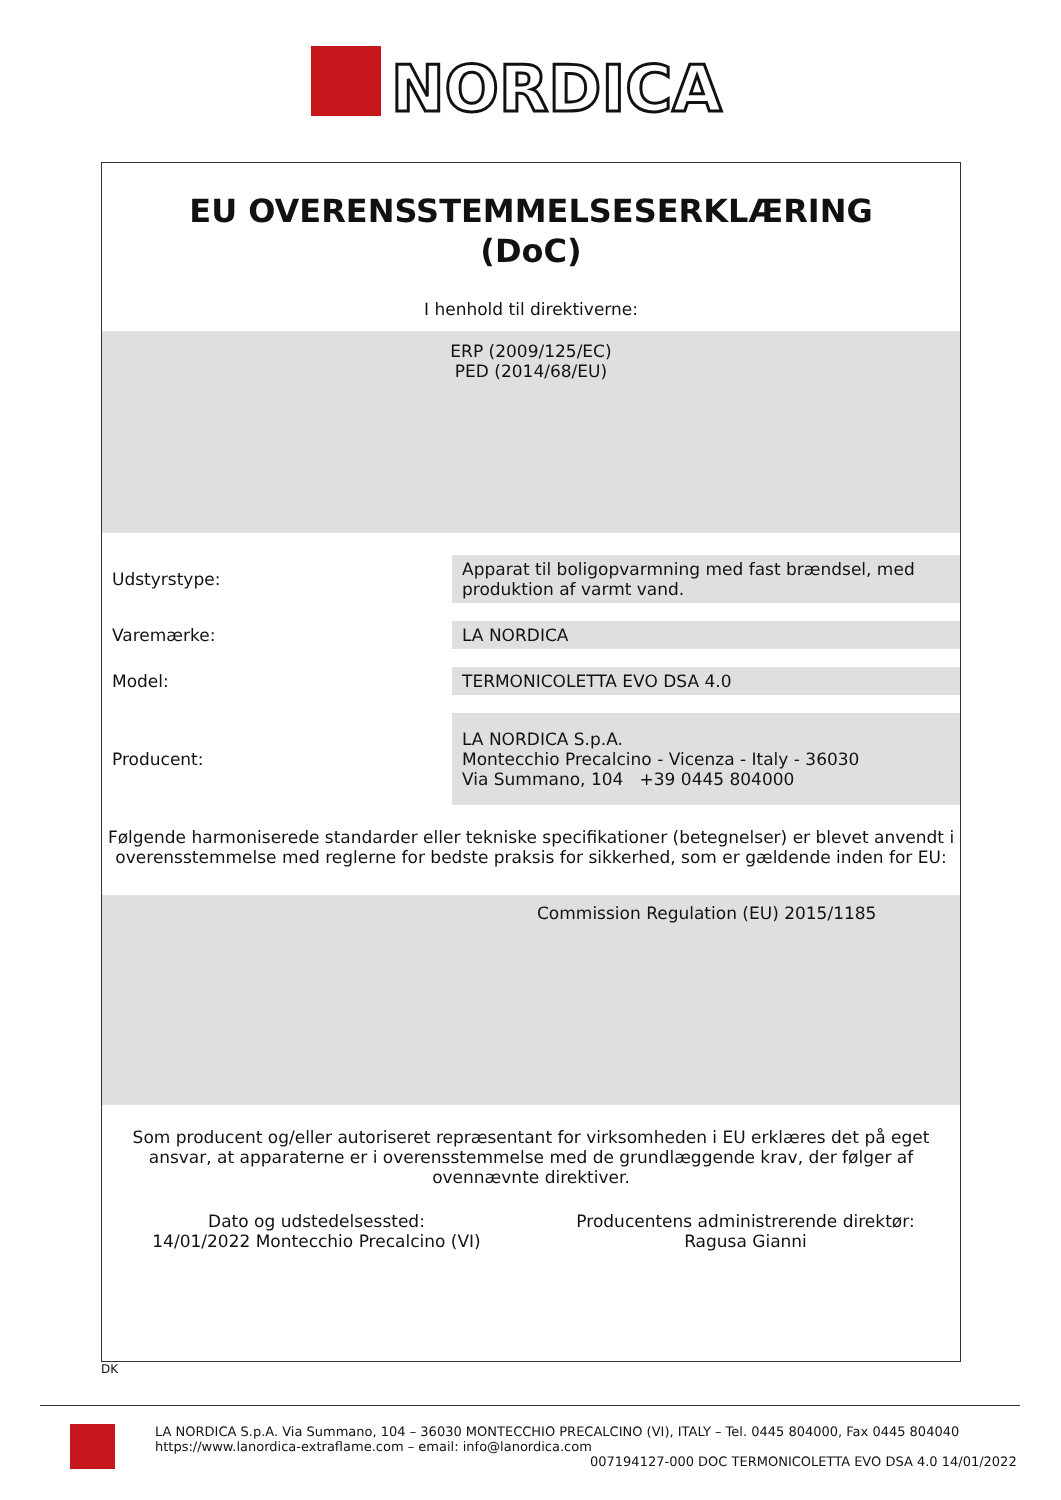NORDICA
EU OVERENSSTEMMELSESERKLÆRING
(DoC)
I henhold til direktiverne:
ERP (2009/125/EC)
PED (2014/68/EU)
Udstyrstype:
Apparat til boligopvarmning med fast brændsel, med produktion af varmt vand.
Varemærke:
LA NORDICA
Model:
TERMONICOLETTA EVO DSA 4.0
Producent:
LA NORDICA S.p.A.
Montecchio Precalcino - Vicenza - Italy - 36030
Via Summano, 104 +39 0445 804000
Følgende harmoniserede standarder eller tekniske specifikationer (betegnelser) er blevet anvendt i overensstemmelse med reglerne for bedste praksis for sikkerhed, som er gældende inden for EU:
Commission Regulation (EU) 2015/1185
Som producent og/eller autoriseret repræsentant for virksomheden i EU erklæres det på eget ansvar, at apparaterne er i overensstemmelse med de grundlæggende krav, der følger af ovennævnte direktiver.
Dato og udstedelsessted:
14/01/2022 Montecchio Precalcino (VI)
Producentens administrerende direktør:
Ragusa Gianni
DK
LA NORDICA S.p.A. Via Summano, 104 – 36030 MONTECCHIO PRECALCINO (VI), ITALY – Tel. 0445 804000, Fax 0445 804040
https://www.lanordica-extraflame.com – email: info@lanordica.com
007194127-000 DOC TERMONICOLETTA EVO DSA 4.0 14/01/2022